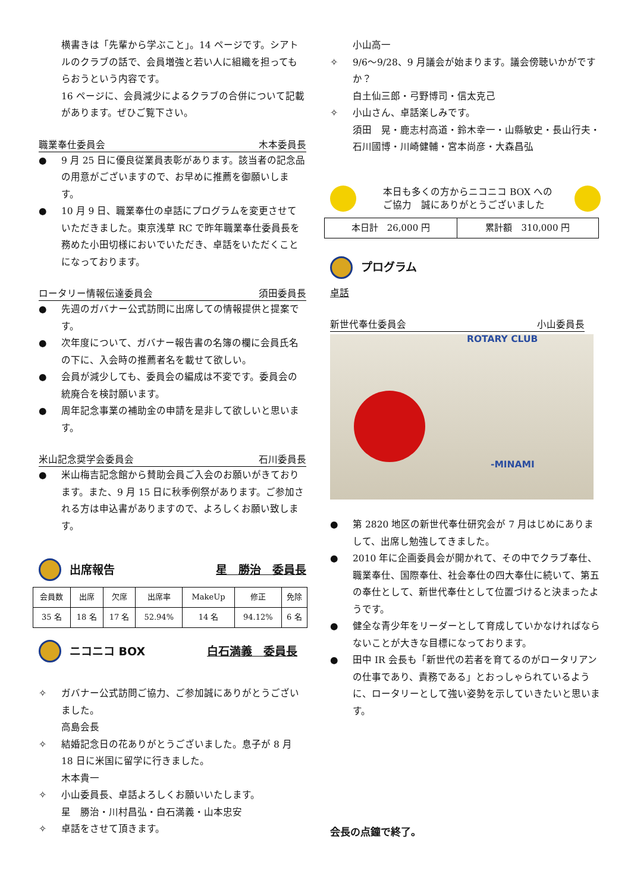横書きは「先輩から学ぶこと」。14 ページです。シアトルのクラブの話で、会員増強と若い人に組織を担ってもらおうという内容です。
16 ページに、会員減少によるクラブの合併について記載があります。ぜひご覧下さい。
職業奉仕委員会 木本委員長
● 9 月 25 日に優良従業員表彰があります。該当者の記念品の用意がございますので、お早めに推薦を御願いします。
● 10 月 9 日、職業奉仕の卓話にプログラムを変更させていただきました。東京浅草 RC で昨年職業奉仕委員長を務めた小田切様においでいただき、卓話をいただくことになっております。
ロータリー情報伝達委員会 須田委員長
● 先週のガバナー公式訪問に出席しての情報提供と提案です。
● 次年度について、ガバナー報告書の名簿の欄に会員氏名の下に、入会時の推薦者名を載せて欲しい。
● 会員が減少しても、委員会の編成は不変です。委員会の統廃合を検討願います。
● 周年記念事業の補助金の申請を是非して欲しいと思います。
米山記念奨学会委員会 石川委員長
● 米山梅吉記念館から賛助会員ご入会のお願いがきております。また、9 月 15 日に秋季例祭があります。ご参加される方は申込書がありますので、よろしくお願い致します。
出席報告 星　勝治　委員長
| 会員数 | 出席 | 欠席 | 出席率 | MakeUp | 修正 | 免除 |
| 35 名 | 18 名 | 17 名 | 52.94% | 14 名 | 94.12% | 6 名 |
ニコニコ BOX 白石満義　委員長
✧ ガバナー公式訪問ご協力、ご参加誠にありがとうございました。
高島会長
✧ 結婚記念日の花ありがとうございました。息子が 8 月 18 日に米国に留学に行きました。
木本貴一
✧ 小山委員長、卓話よろしくお願いいたします。
星　勝治・川村昌弘・白石満義・山本忠安
✧ 卓話をさせて頂きます。
小山高一
✧ 9/6～9/28、9 月議会が始まります。議会傍聴いかがですか？
白土仙三郎・弓野博司・信太克己
✧ 小山さん、卓話楽しみです。
須田　晃・鹿志村高道・鈴木幸一・山縣敏史・長山行夫・石川國博・川崎健輔・宮本尚彦・大森昌弘
本日も多くの方からニコニコ BOX へのご協力　誠にありがとうございました
| 本日計 26,000 円 | 累計額 310,000 円 |
プログラム
卓話
新世代奉仕委員会 小山委員長
ROTARY CLUB
-MINAMI
● 第 2820 地区の新世代奉仕研究会が 7 月はじめにありまして、出席し勉強してきました。
● 2010 年に企画委員会が開かれて、その中でクラブ奉仕、職業奉仕、国際奉仕、社会奉仕の四大奉仕に続いて、第五の奉仕として、新世代奉仕として位置づけると決まったようです。
● 健全な青少年をリーダーとして育成していかなければならないことが大きな目標になっております。
● 田中 IR 会長も「新世代の若者を育てるのがロータリアンの仕事であり、責務である」とおっしゃられているように、ロータリーとして強い姿勢を示していきたいと思います。
会長の点鐘で終了。